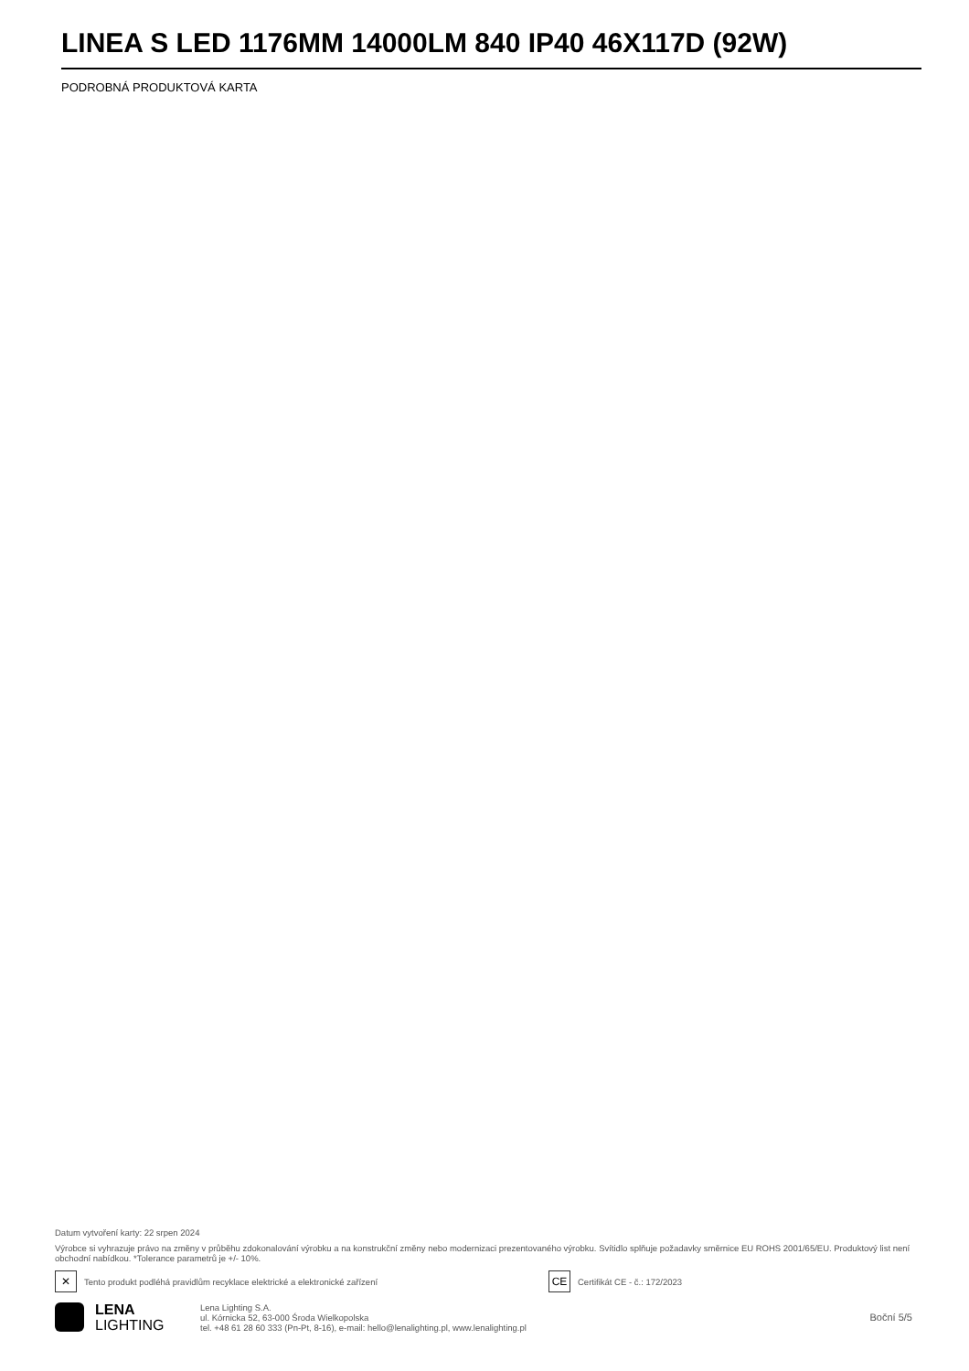LINEA S LED 1176MM 14000LM 840 IP40 46X117D (92W)
PODROBNÁ PRODUKTOVÁ KARTA
Datum vytvoření karty: 22 srpen 2024
Výrobce si vyhrazuje právo na změny v průběhu zdokonalování výrobku a na konstrukční změny nebo modernizaci prezentovaného výrobku. Svítidlo splňuje požadavky směrnice EU ROHS 2001/65/EU. Produktový list není obchodní nabídkou. *Tolerance parametrů je +/- 10%.
✕ Tento produkt podléhá pravidlům recyklace elektrické a elektronické zařízení
CE Certifikát CE - č.: 172/2023
LENA
LIGHTING
Lena Lighting S.A.
ul. Kórnicka 52, 63-000 Środa Wielkopolska
tel. +48 61 28 60 333 (Pn-Pt, 8-16), e-mail: hello@lenalighting.pl, www.lenalighting.pl
Boční 5/5